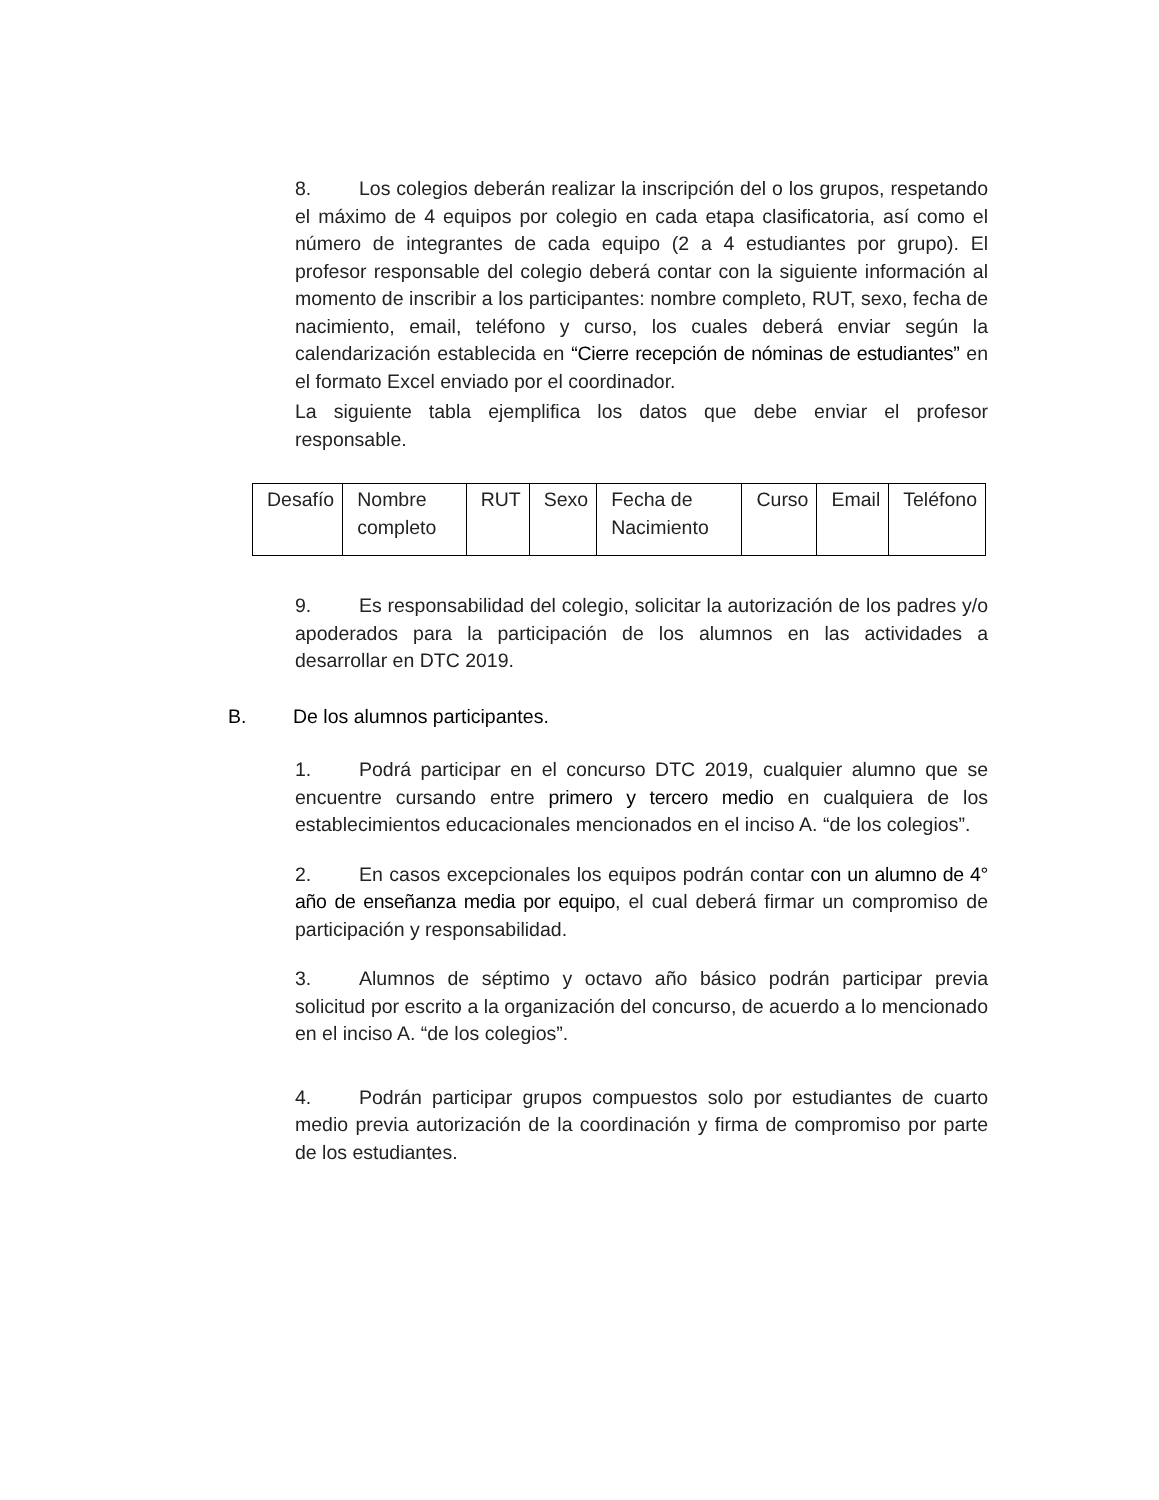8. Los colegios deberán realizar la inscripción del o los grupos, respetando el máximo de 4 equipos por colegio en cada etapa clasificatoria, así como el número de integrantes de cada equipo (2 a 4 estudiantes por grupo). El profesor responsable del colegio deberá contar con la siguiente información al momento de inscribir a los participantes: nombre completo, RUT, sexo, fecha de nacimiento, email, teléfono y curso, los cuales deberá enviar según la calendarización establecida en “Cierre recepción de nóminas de estudiantes” en el formato Excel enviado por el coordinador.
La siguiente tabla ejemplifica los datos que debe enviar el profesor responsable.
| Desafío | Nombre completo | RUT | Sexo | Fecha de Nacimiento | Curso | Email | Teléfono |
9. Es responsabilidad del colegio, solicitar la autorización de los padres y/o apoderados para la participación de los alumnos en las actividades a desarrollar en DTC 2019.
B. De los alumnos participantes.
1. Podrá participar en el concurso DTC 2019, cualquier alumno que se encuentre cursando entre primero y tercero medio en cualquiera de los establecimientos educacionales mencionados en el inciso A. “de los colegios”.
2. En casos excepcionales los equipos podrán contar con un alumno de 4° año de enseñanza media por equipo, el cual deberá firmar un compromiso de participación y responsabilidad.
3. Alumnos de séptimo y octavo año básico podrán participar previa solicitud por escrito a la organización del concurso, de acuerdo a lo mencionado en el inciso A. “de los colegios”.
4. Podrán participar grupos compuestos solo por estudiantes de cuarto medio previa autorización de la coordinación y firma de compromiso por parte de los estudiantes.